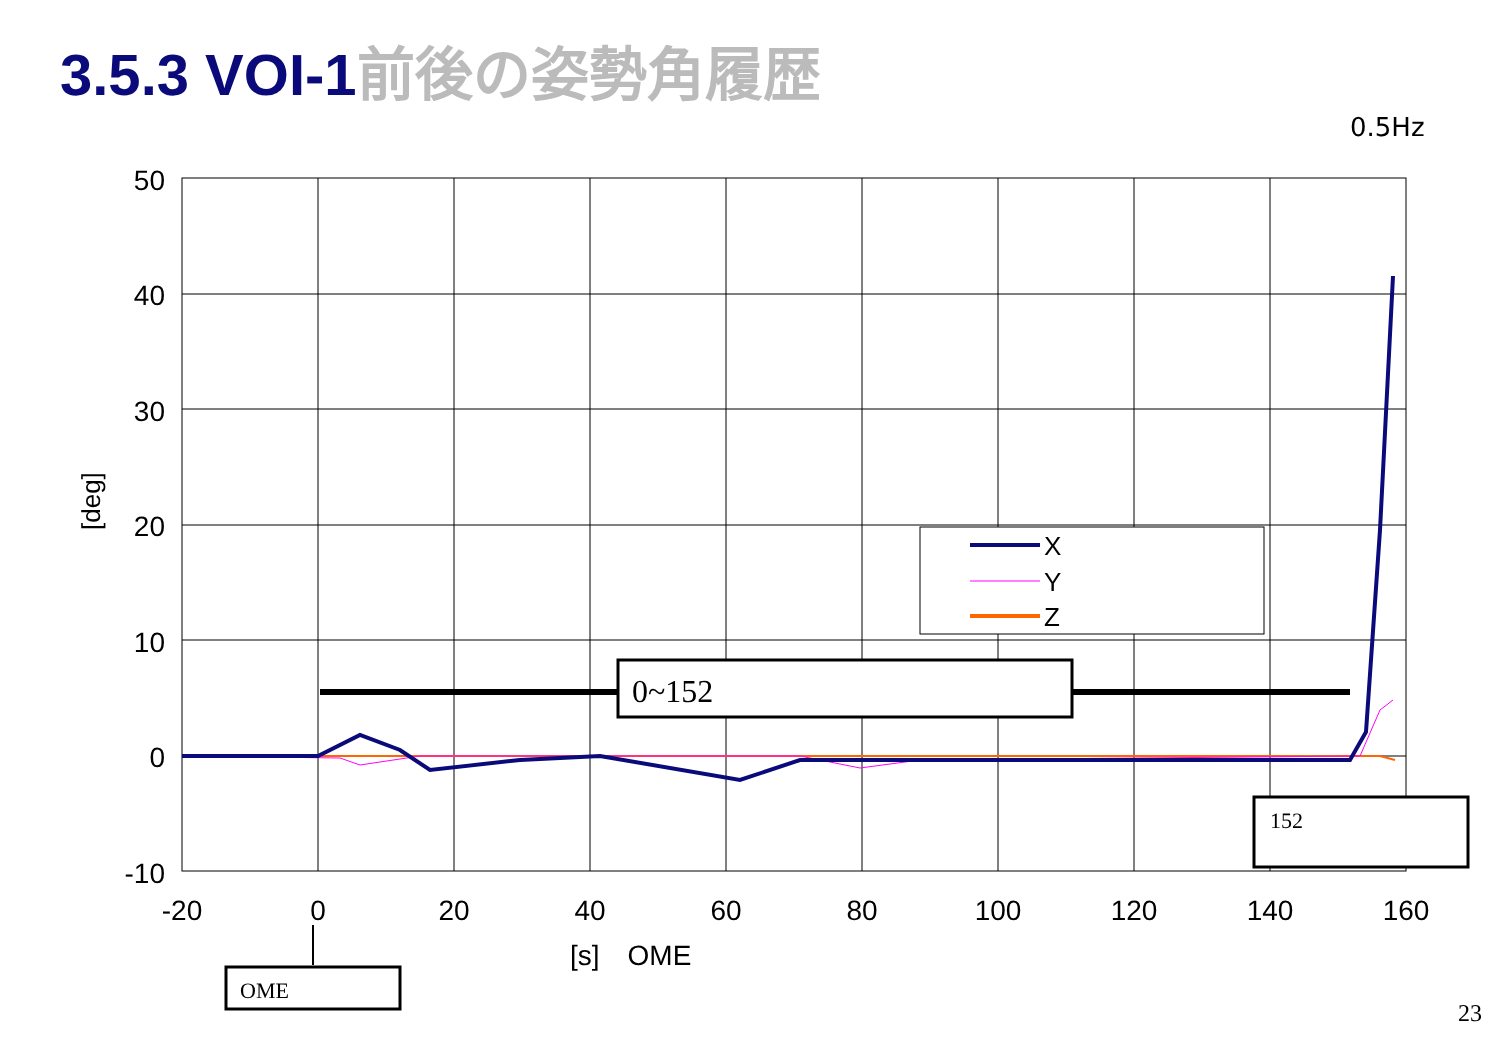3.5.3 VOI-1前後の姿勢角履歴
0.5Hz
50
40
30
20
10
0
-10
-20
0
20
40
60
80
100
120
140
160
[s]　OME
[deg]
X
Y
Z
0~152
152
OME
23